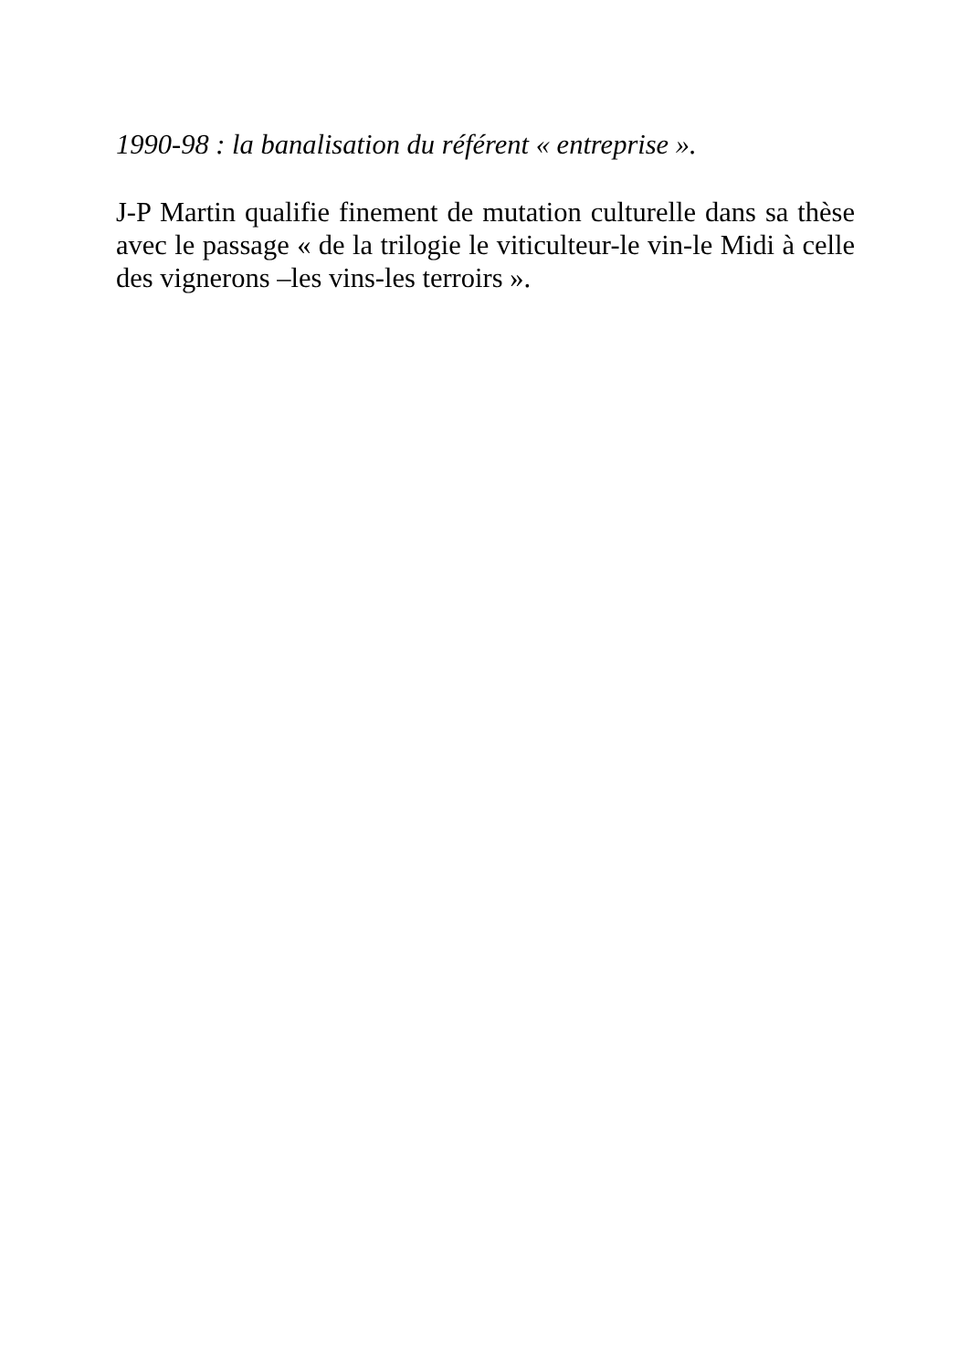1990-98 : la banalisation du référent « entreprise ».
J-P Martin qualifie finement de mutation culturelle dans sa thèse avec le passage « de la trilogie le viticulteur-le vin-le Midi à celle des vignerons –les vins-les terroirs ».